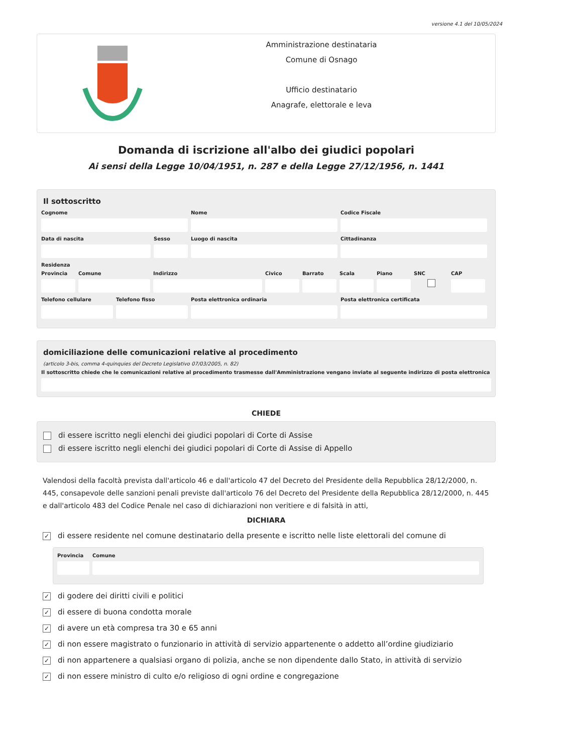versione 4.1 del 10/05/2024
Amministrazione destinataria
Comune di Osnago
Ufficio destinatario
Anagrafe, elettorale e leva
Domanda di iscrizione all'albo dei giudici popolari
Ai sensi della Legge 10/04/1951, n. 287 e della Legge 27/12/1956, n. 1441
Il sottoscritto
Cognome Nome Codice Fiscale
Data di nascita Sesso Luogo di nascita Cittadinanza
Residenza
Provincia
Comune Indirizzo Civico Barrato Scala Piano SNC CAP
Telefono cellulare
Telefono fisso Posta elettronica ordinaria Posta elettronica certificata
domiciliazione delle comunicazioni relative al procedimento
(articolo 3-bis, comma 4-quinquies del Decreto Legislativo 07/03/2005, n. 82)
Il sottoscritto chiede che le comunicazioni relative al procedimento trasmesse dall'Amministrazione vengano inviate al seguente indirizzo di posta elettronica
CHIEDE
di essere iscritto negli elenchi dei giudici popolari di Corte di Assise
di essere iscritto negli elenchi dei giudici popolari di Corte di Assise di Appello
Valendosi della facoltà prevista dall'articolo 46 e dall'articolo 47 del Decreto del Presidente della Repubblica 28/12/2000, n. 445, consapevole delle sanzioni penali previste dall'articolo 76 del Decreto del Presidente della Repubblica 28/12/2000, n. 445 e dall'articolo 483 del Codice Penale nel caso di dichiarazioni non veritiere e di falsità in atti,
DICHIARA
✓ di essere residente nel comune destinatario della presente e iscritto nelle liste elettorali del comune di
Provincia
Comune
✓ di godere dei diritti civili e politici
✓ di essere di buona condotta morale
✓ di avere un età compresa tra 30 e 65 anni
✓ di non essere magistrato o funzionario in attività di servizio appartenente o addetto all’ordine giudiziario
✓ di non appartenere a qualsiasi organo di polizia, anche se non dipendente dallo Stato, in attività di servizio
✓ di non essere ministro di culto e/o religioso di ogni ordine e congregazione